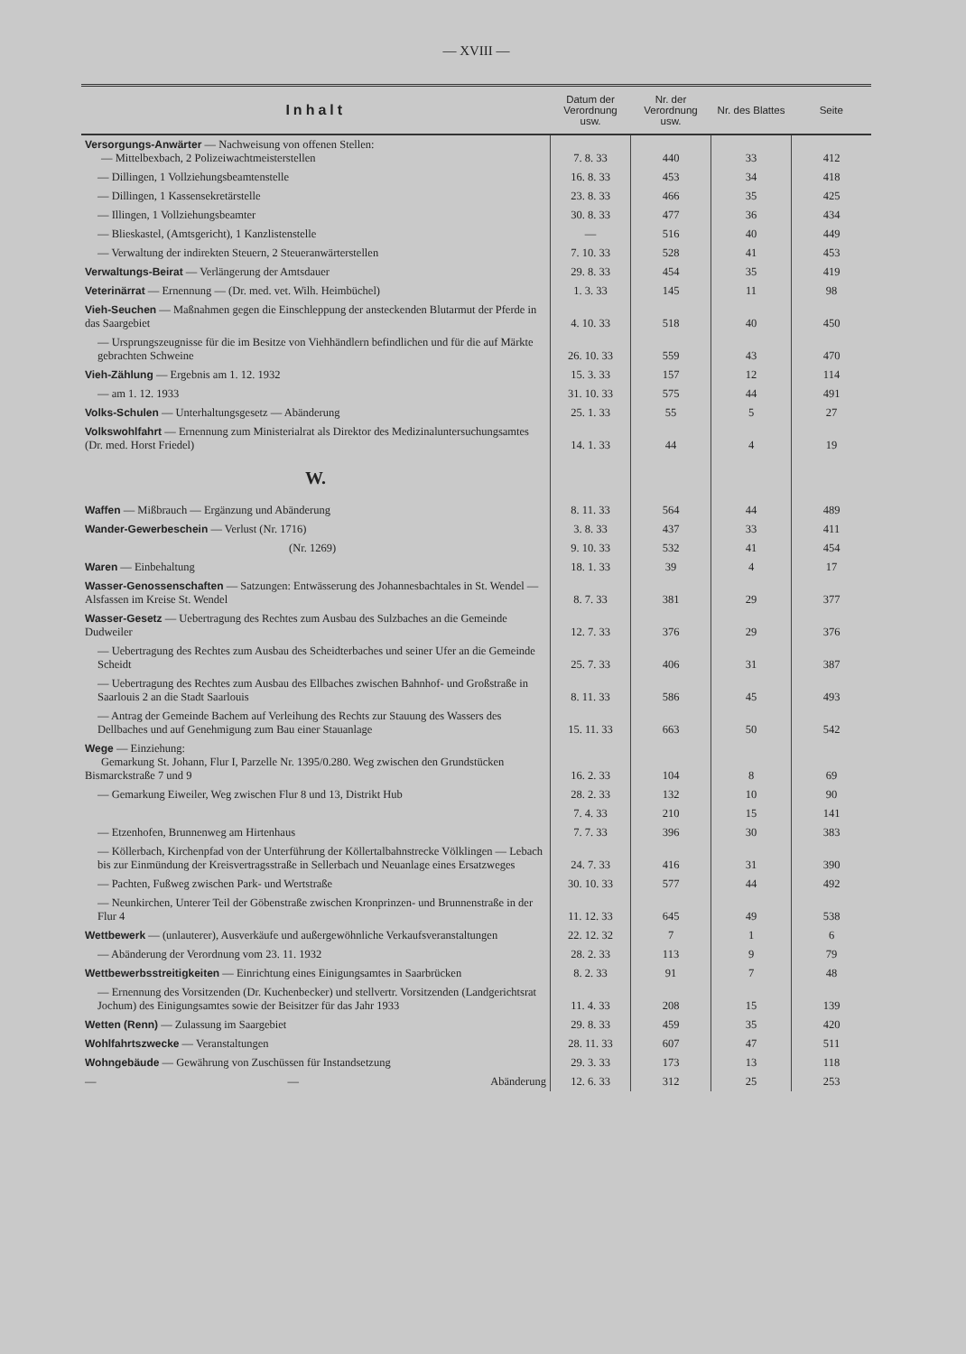— XVIII —
| Inhalt | Datum der Verordnung usw. | Nr. der Verordnung usw. | Nr. des Blattes | Seite |
| --- | --- | --- | --- | --- |
| Versorgungs-Anwärter — Nachweisung von offenen Stellen: — Mittelbexbach, 2 Polizeiwachtmeisterstellen | 7. 8. 33 | 440 | 33 | 412 |
| — Dillingen, 1 Vollziehungsbeamtenstelle | 16. 8. 33 | 453 | 34 | 418 |
| — Dillingen, 1 Kassensekretärstelle | 23. 8. 33 | 466 | 35 | 425 |
| — Illingen, 1 Vollziehungsbeamter | 30. 8. 33 | 477 | 36 | 434 |
| — Blieskastel, (Amtsgericht), 1 Kanzlistenstelle | — | 516 | 40 | 449 |
| — Verwaltung der indirekten Steuern, 2 Steueranwärterstellen | 7. 10. 33 | 528 | 41 | 453 |
| Verwaltungs-Beirat — Verlängerung der Amtsdauer | 29. 8. 33 | 454 | 35 | 419 |
| Veterinärrat — Ernennung — (Dr. med. vet. Wilh. Heimbüchel) | 1. 3. 33 | 145 | 11 | 98 |
| Vieh-Seuchen — Maßnahmen gegen die Einschleppung der ansteckenden Blutarmut der Pferde in das Saargebiet | 4. 10. 33 | 518 | 40 | 450 |
| — Ursprungszeugnisse für die im Besitze von Viehhändlern befindlichen und für die auf Märkte gebrachten Schweine | 26. 10. 33 | 559 | 43 | 470 |
| Vieh-Zählung — Ergebnis am 1. 12. 1932 | 15. 3. 33 | 157 | 12 | 114 |
| — am 1. 12. 1933 | 31. 10. 33 | 575 | 44 | 491 |
| Volks-Schulen — Unterhaltungsgesetz — Abänderung | 25. 1. 33 | 55 | 5 | 27 |
| Volkswohlfahrt — Ernennung zum Ministerialrat als Direktor des Medizinaluntersuchungsamtes (Dr. med. Horst Friedel) | 14. 1. 33 | 44 | 4 | 19 |
| W. | | | | |
| Waffen — Mißbrauch — Ergänzung und Abänderung | 8. 11. 33 | 564 | 44 | 489 |
| Wander-Gewerbeschein — Verlust (Nr. 1716) | 3. 8. 33 | 437 | 33 | 411 |
| (Nr. 1269) | 9. 10. 33 | 532 | 41 | 454 |
| Waren — Einbehaltung | 18. 1. 33 | 39 | 4 | 17 |
| Wasser-Genossenschaften — Satzungen: Entwässerung des Johannesbachtales in St. Wendel — Alsfassen im Kreise St. Wendel | 8. 7. 33 | 381 | 29 | 377 |
| Wasser-Gesetz — Uebertragung des Rechtes zum Ausbau des Sulzbaches an die Gemeinde Dudweiler | 12. 7. 33 | 376 | 29 | 376 |
| — Uebertragung des Rechtes zum Ausbau des Scheidterbaches und seiner Ufer an die Gemeinde Scheidt | 25. 7. 33 | 406 | 31 | 387 |
| — Uebertragung des Rechtes zum Ausbau des Ellbaches zwischen Bahnhof- und Großstraße in Saarlouis 2 an die Stadt Saarlouis | 8. 11. 33 | 586 | 45 | 493 |
| — Antrag der Gemeinde Bachem auf Verleihung des Rechts zur Stauung des Wassers des Dellbaches und auf Genehmigung zum Bau einer Stauanlage | 15. 11. 33 | 663 | 50 | 542 |
| Wege — Einziehung: Gemarkung St. Johann, Flur I, Parzelle Nr. 1395/0.280. Weg zwischen den Grundstücken Bismarckstraße 7 und 9 | 16. 2. 33 | 104 | 8 | 69 |
| — Gemarkung Eiweiler, Weg zwischen Flur 8 und 13, Distrikt Hub | 28. 2. 33 | 132 | 10 | 90 |
| | 7. 4. 33 | 210 | 15 | 141 |
| — Etzenhofen, Brunnenweg am Hirtenhaus | 7. 7. 33 | 396 | 30 | 383 |
| — Köllerbach, Kirchenpfad von der Unterführung der Köllertalbahnstrecke Völklingen — Lebach bis zur Einmündung der Kreisvertragsstraße in Sellerbach und Neuanlage eines Ersatzweges | 24. 7. 33 | 416 | 31 | 390 |
| — Pachten, Fußweg zwischen Park- und Wertstraße | 30. 10. 33 | 577 | 44 | 492 |
| — Neunkirchen, Unterer Teil der Göbenstraße zwischen Kronprinzen- und Brunnenstraße in der Flur 4 | 11. 12. 33 | 645 | 49 | 538 |
| Wettbewerk — (unlauterer), Ausverkäufe und außergewöhnliche Verkaufsveranstaltungen | 22. 12. 32 | 7 | 1 | 6 |
| — Abänderung der Verordnung vom 23. 11. 1932 | 28. 2. 33 | 113 | 9 | 79 |
| Wettbewerbsstreitigkeiten — Einrichtung eines Einigungsamtes in Saarbrücken | 8. 2. 33 | 91 | 7 | 48 |
| — Ernennung des Vorsitzenden (Dr. Kuchenbecker) und stellvertr. Vorsitzenden (Landgerichtsrat Jochum) des Einigungsamtes sowie der Beisitzer für das Jahr 1933 | 11. 4. 33 | 208 | 15 | 139 |
| Wetten (Renn) — Zulassung im Saargebiet | 29. 8. 33 | 459 | 35 | 420 |
| Wohlfahrtszwecke — Veranstaltungen | 28. 11. 33 | 607 | 47 | 511 |
| Wohngebäude — Gewährung von Zuschüssen für Instandsetzung | 29. 3. 33 | 173 | 13 | 118 |
| — — Abänderung | 12. 6. 33 | 312 | 25 | 253 |